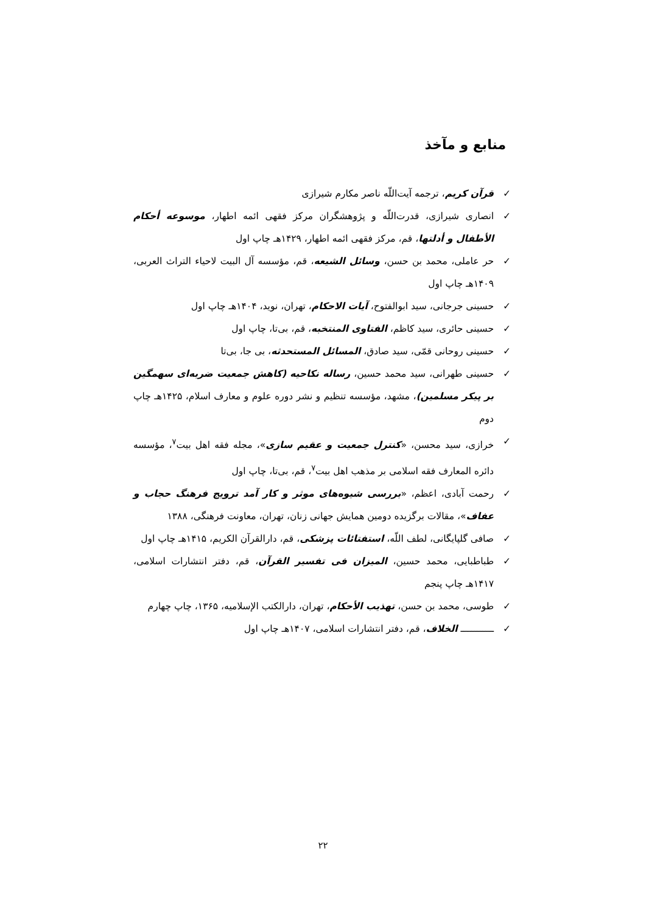منابع و مآخذ
✓ قرآن کریم، ترجمه آیت‌اللّه ناصر مکارم شیرازی
✓ انصاری شیرازی، قدرت‌اللّه و پژوهشگران مرکز فقهی ائمه اطهار، موسوعه أحکام الأطفال و أدلتها، قم، مرکز فقهی ائمه اطهار، ۱۴۲۹هـ چاپ اول
✓ حر عاملی، محمد بن حسن، وسائل الشیعه، قم، مؤسسه آل البیت لاحیاء التراث العربی، ۱۴۰۹هـ چاپ اول
✓ حسینی جرجانی، سید ابوالفتوح، آیات الاحکام، تهران، نوید، ۱۴۰۴هـ چاپ اول
✓ حسینی حائری، سید کاظم، الفتاوی المنتخبه، قم، بی‌تا، چاپ اول
✓ حسینی روحانی قمّی، سید صادق، المسائل المستحدثه، بی جا، بی‌تا
✓ حسینی طهرانی، سید محمد حسین، رساله نکاحیه (کاهش جمعیت ضربه‌ای سهمگین بر پیکر مسلمین)، مشهد، مؤسسه تنظیم و نشر دوره علوم و معارف اسلام، ۱۴۲۵هـ چاپ دوم
✓ خرازی، سید محسن، «کنترل جمعیت و عقیم سازی»، مجله فقه اهل بیت<sup>۷</sup>، مؤسسه دائره المعارف فقه اسلامی بر مذهب اهل بیت<sup>۷</sup>، قم، بی‌تا، چاپ اول
✓ رحمت آبادی، اعظم، «بررسی شیوه‌های موثر و کار آمد ترویج فرهنگ حجاب و عفاف»، مقالات برگزیده دومین همایش جهانی زنان، تهران، معاونت فرهنگی، ۱۳۸۸
✓ صافی گلپایگانی، لطف اللّه، استفتائات پزشکی، قم، دارالقرآن الکریم، ۱۴۱۵هـ چاپ اول
✓ طباطبایی، محمد حسین، المیزان فی تفسیر القرآن، قم، دفتر انتشارات اسلامی، ۱۴۱۷هـ چاپ پنجم
✓ طوسی، محمد بن حسن، تهذیب الأحکام، تهران، دارالکتب الإسلامیه، ۱۳۶۵، چاپ چهارم
✓ ــــــــــــ الخلاف، قم، دفتر انتشارات اسلامی، ۱۴۰۷هـ چاپ اول
۲۲